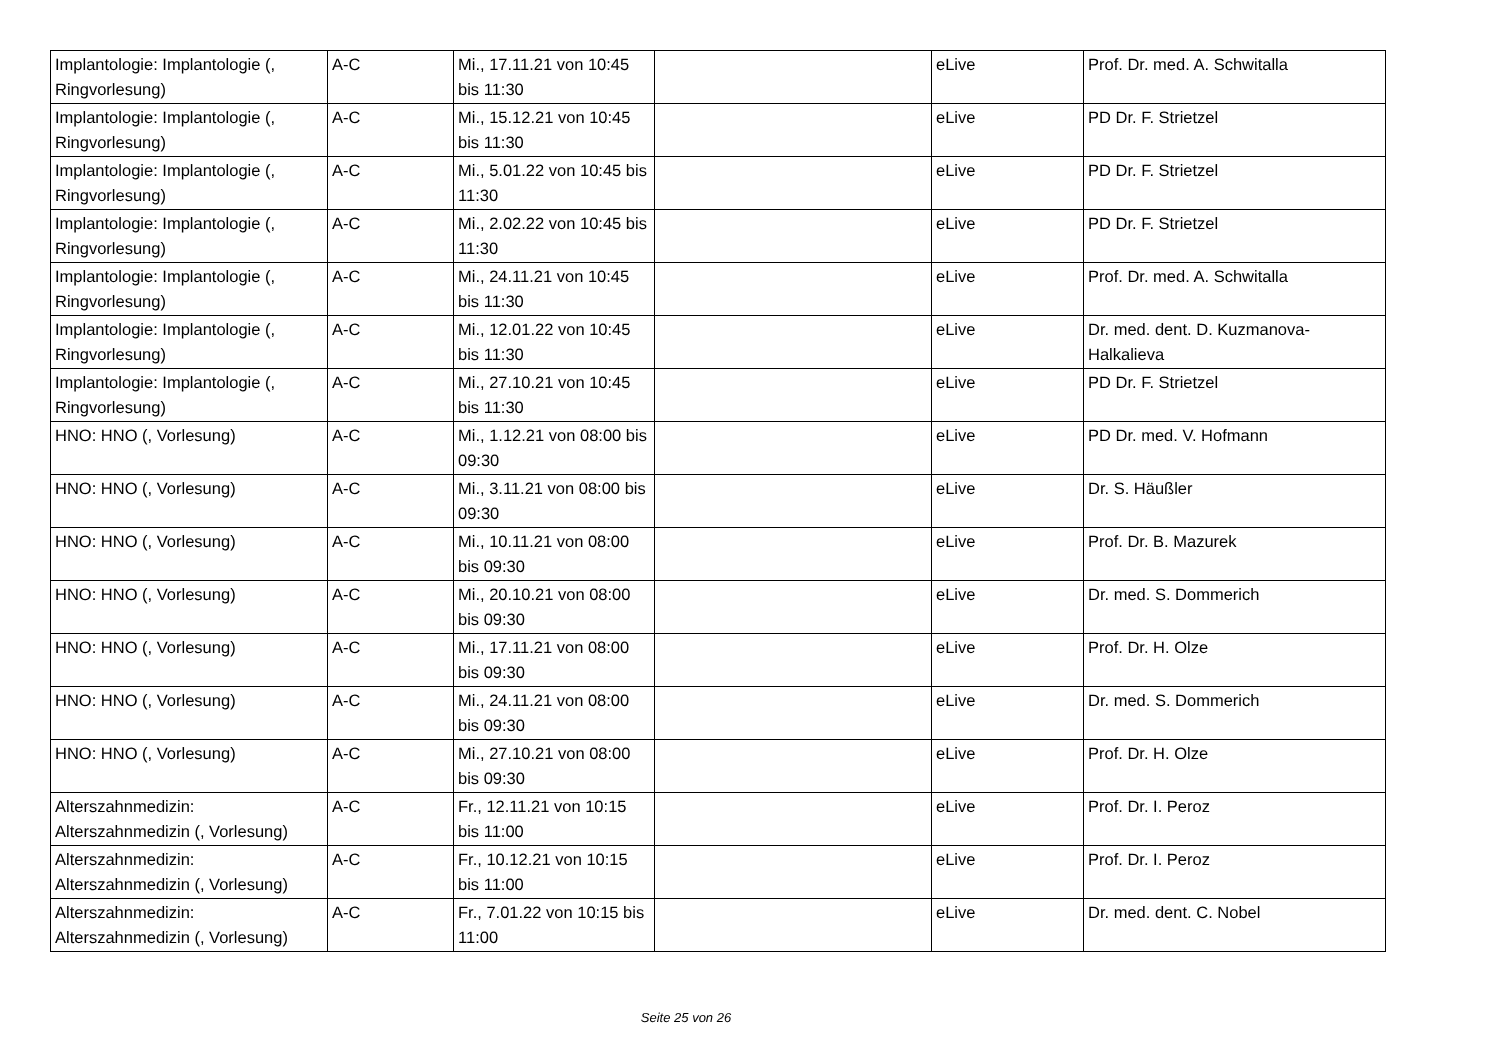| Implantologie: Implantologie (, Ringvorlesung) | A-C | Mi., 17.11.21 von 10:45 bis 11:30 | | eLive | Prof. Dr. med. A. Schwitalla |
| Implantologie: Implantologie (, Ringvorlesung) | A-C | Mi., 15.12.21 von 10:45 bis 11:30 | | eLive | PD Dr. F. Strietzel |
| Implantologie: Implantologie (, Ringvorlesung) | A-C | Mi., 5.01.22 von 10:45 bis 11:30 | | eLive | PD Dr. F. Strietzel |
| Implantologie: Implantologie (, Ringvorlesung) | A-C | Mi., 2.02.22 von 10:45 bis 11:30 | | eLive | PD Dr. F. Strietzel |
| Implantologie: Implantologie (, Ringvorlesung) | A-C | Mi., 24.11.21 von 10:45 bis 11:30 | | eLive | Prof. Dr. med. A. Schwitalla |
| Implantologie: Implantologie (, Ringvorlesung) | A-C | Mi., 12.01.22 von 10:45 bis 11:30 | | eLive | Dr. med. dent. D. Kuzmanova-Halkalieva |
| Implantologie: Implantologie (, Ringvorlesung) | A-C | Mi., 27.10.21 von 10:45 bis 11:30 | | eLive | PD Dr. F. Strietzel |
| HNO: HNO (, Vorlesung) | A-C | Mi., 1.12.21 von 08:00 bis 09:30 | | eLive | PD Dr. med. V. Hofmann |
| HNO: HNO (, Vorlesung) | A-C | Mi., 3.11.21 von 08:00 bis 09:30 | | eLive | Dr. S. Häußler |
| HNO: HNO (, Vorlesung) | A-C | Mi., 10.11.21 von 08:00 bis 09:30 | | eLive | Prof. Dr. B. Mazurek |
| HNO: HNO (, Vorlesung) | A-C | Mi., 20.10.21 von 08:00 bis 09:30 | | eLive | Dr. med. S. Dommerich |
| HNO: HNO (, Vorlesung) | A-C | Mi., 17.11.21 von 08:00 bis 09:30 | | eLive | Prof. Dr. H. Olze |
| HNO: HNO (, Vorlesung) | A-C | Mi., 24.11.21 von 08:00 bis 09:30 | | eLive | Dr. med. S. Dommerich |
| HNO: HNO (, Vorlesung) | A-C | Mi., 27.10.21 von 08:00 bis 09:30 | | eLive | Prof. Dr. H. Olze |
| Alterszahnmedizin: Alterszahnmedizin (, Vorlesung) | A-C | Fr., 12.11.21 von 10:15 bis 11:00 | | eLive | Prof. Dr. I. Peroz |
| Alterszahnmedizin: Alterszahnmedizin (, Vorlesung) | A-C | Fr., 10.12.21 von 10:15 bis 11:00 | | eLive | Prof. Dr. I. Peroz |
| Alterszahnmedizin: Alterszahnmedizin (, Vorlesung) | A-C | Fr., 7.01.22 von 10:15 bis 11:00 | | eLive | Dr. med. dent. C. Nobel |
Seite 25 von 26